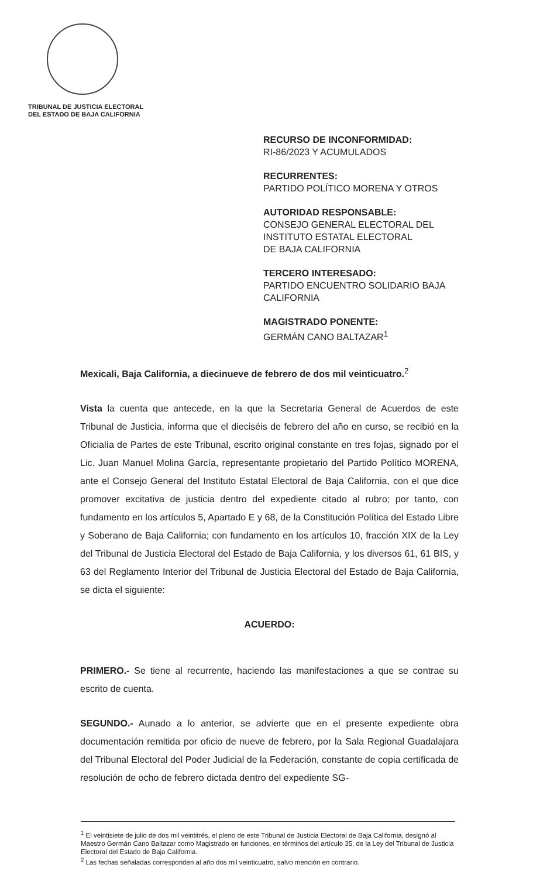TRIBUNAL DE JUSTICIA ELECTORAL
DEL ESTADO DE BAJA CALIFORNIA
RECURSO DE INCONFORMIDAD:
RI-86/2023 Y ACUMULADOS
RECURRENTES:
PARTIDO POLÍTICO MORENA Y OTROS
AUTORIDAD RESPONSABLE:
CONSEJO GENERAL ELECTORAL DEL INSTITUTO ESTATAL ELECTORAL
DE BAJA CALIFORNIA
TERCERO INTERESADO:
PARTIDO ENCUENTRO SOLIDARIO BAJA CALIFORNIA
MAGISTRADO PONENTE:
GERMÁN CANO BALTAZAR<sup>1</sup>
Mexicali, Baja California, a diecinueve de febrero de dos mil veinticuatro.<sup>2</sup>
Vista la cuenta que antecede, en la que la Secretaria General de Acuerdos de este Tribunal de Justicia, informa que el dieciséis de febrero del año en curso, se recibió en la Oficialía de Partes de este Tribunal, escrito original constante en tres fojas, signado por el Lic. Juan Manuel Molina García, representante propietario del Partido Político MORENA, ante el Consejo General del Instituto Estatal Electoral de Baja California, con el que dice promover excitativa de justicia dentro del expediente citado al rubro; por tanto, con fundamento en los artículos 5, Apartado E y 68, de la Constitución Política del Estado Libre y Soberano de Baja California; con fundamento en los artículos 10, fracción XIX de la Ley del Tribunal de Justicia Electoral del Estado de Baja California, y los diversos 61, 61 BIS, y 63 del Reglamento Interior del Tribunal de Justicia Electoral del Estado de Baja California, se dicta el siguiente:
ACUERDO:
PRIMERO.- Se tiene al recurrente, haciendo las manifestaciones a que se contrae su escrito de cuenta.
SEGUNDO.- Aunado a lo anterior, se advierte que en el presente expediente obra documentación remitida por oficio de nueve de febrero, por la Sala Regional Guadalajara del Tribunal Electoral del Poder Judicial de la Federación, constante de copia certificada de resolución de ocho de febrero dictada dentro del expediente SG-
<sup>1</sup> El veintisiete de julio de dos mil veintitrés, el pleno de este Tribunal de Justicia Electoral de Baja California, designó al Maestro Germán Cano Baltazar como Magistrado en funciones, en términos del artículo 35, de la Ley del Tribunal de Justicia Electoral del Estado de Baja California.
<sup>2</sup> Las fechas señaladas corresponden al año dos mil veinticuatro, salvo mención en contrario.